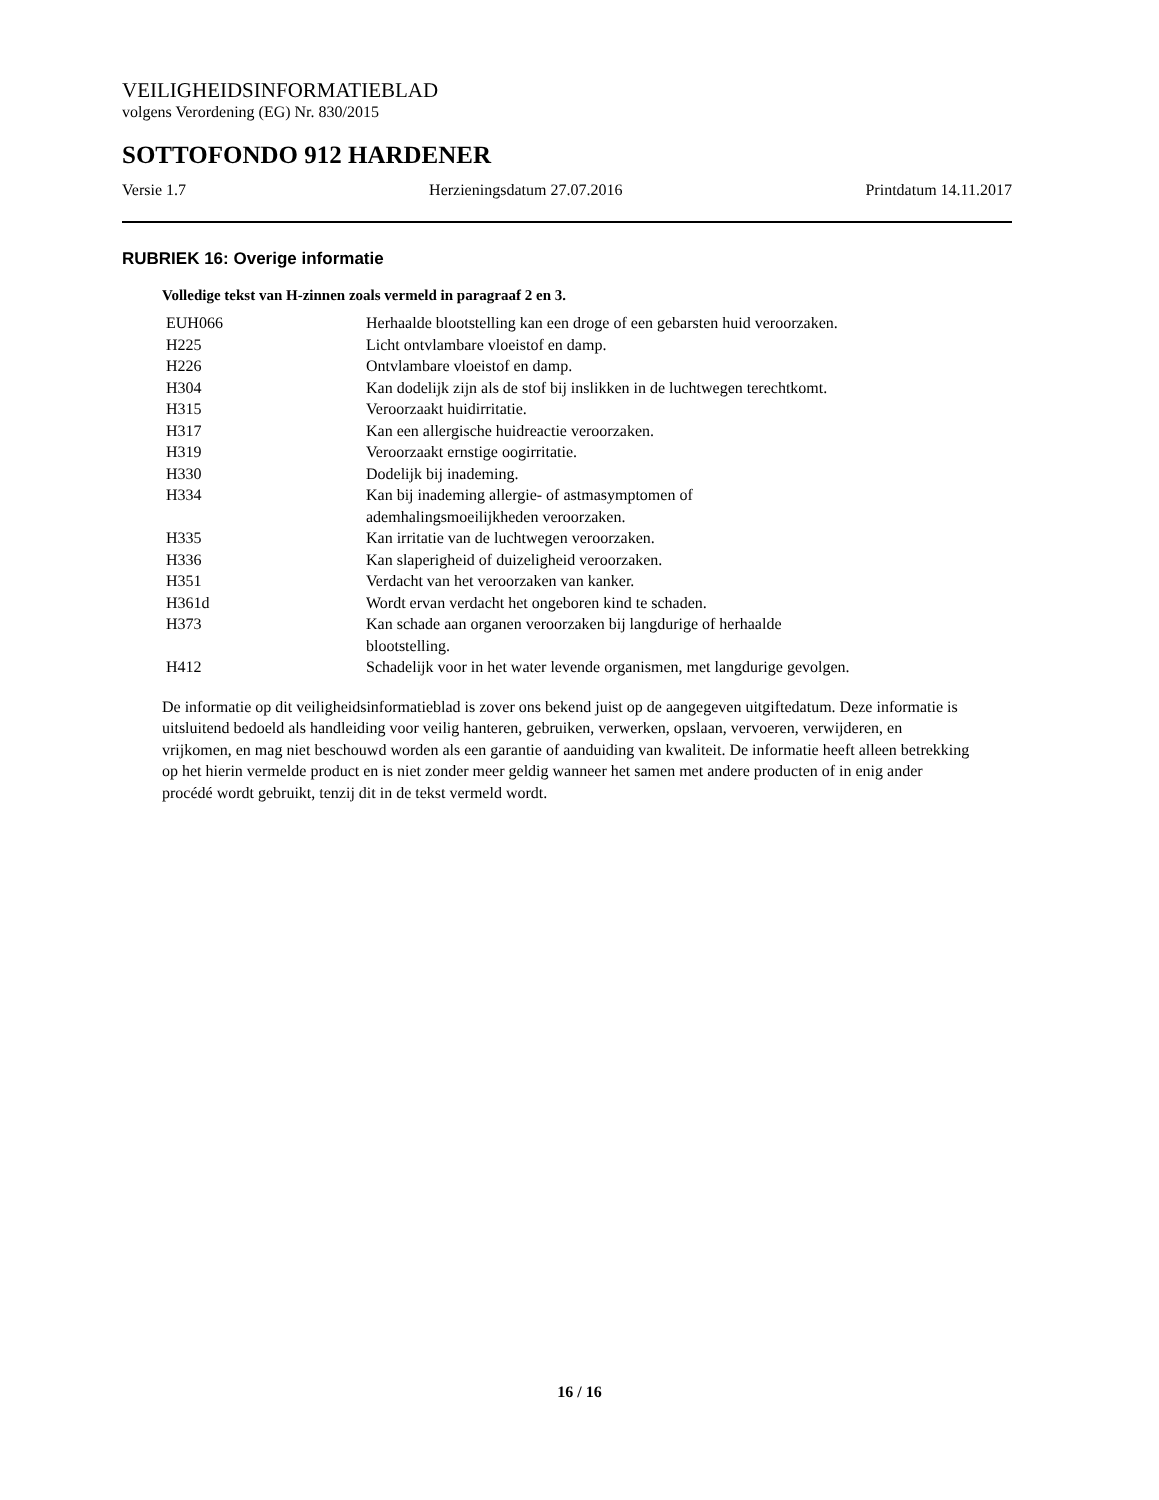VEILIGHEIDSINFORMATIEBLAD
volgens Verordening (EG) Nr. 830/2015
SOTTOFONDO 912 HARDENER
Versie 1.7 Herzieningsdatum 27.07.2016 Printdatum 14.11.2017
RUBRIEK 16: Overige informatie
Volledige tekst van H-zinnen zoals vermeld in paragraaf 2 en 3.
| EUH066 | Herhaalde blootstelling kan een droge of een gebarsten huid veroorzaken. |
| H225 | Licht ontvlambare vloeistof en damp. |
| H226 | Ontvlambare vloeistof en damp. |
| H304 | Kan dodelijk zijn als de stof bij inslikken in de luchtwegen terechtkomt. |
| H315 | Veroorzaakt huidirritatie. |
| H317 | Kan een allergische huidreactie veroorzaken. |
| H319 | Veroorzaakt ernstige oogirritatie. |
| H330 | Dodelijk bij inademing. |
| H334 | Kan bij inademing allergie- of astmasymptomen of ademhalingsmoeilijkheden veroorzaken. |
| H335 | Kan irritatie van de luchtwegen veroorzaken. |
| H336 | Kan slaperigheid of duizeligheid veroorzaken. |
| H351 | Verdacht van het veroorzaken van kanker. |
| H361d | Wordt ervan verdacht het ongeboren kind te schaden. |
| H373 | Kan schade aan organen veroorzaken bij langdurige of herhaalde blootstelling. |
| H412 | Schadelijk voor in het water levende organismen, met langdurige gevolgen. |
De informatie op dit veiligheidsinformatieblad is zover ons bekend juist op de aangegeven uitgiftedatum. Deze informatie is uitsluitend bedoeld als handleiding voor veilig hanteren, gebruiken, verwerken, opslaan, vervoeren, verwijderen, en vrijkomen, en mag niet beschouwd worden als een garantie of aanduiding van kwaliteit. De informatie heeft alleen betrekking op het hierin vermelde product en is niet zonder meer geldig wanneer het samen met andere producten of in enig ander procédé wordt gebruikt, tenzij dit in de tekst vermeld wordt.
16 / 16